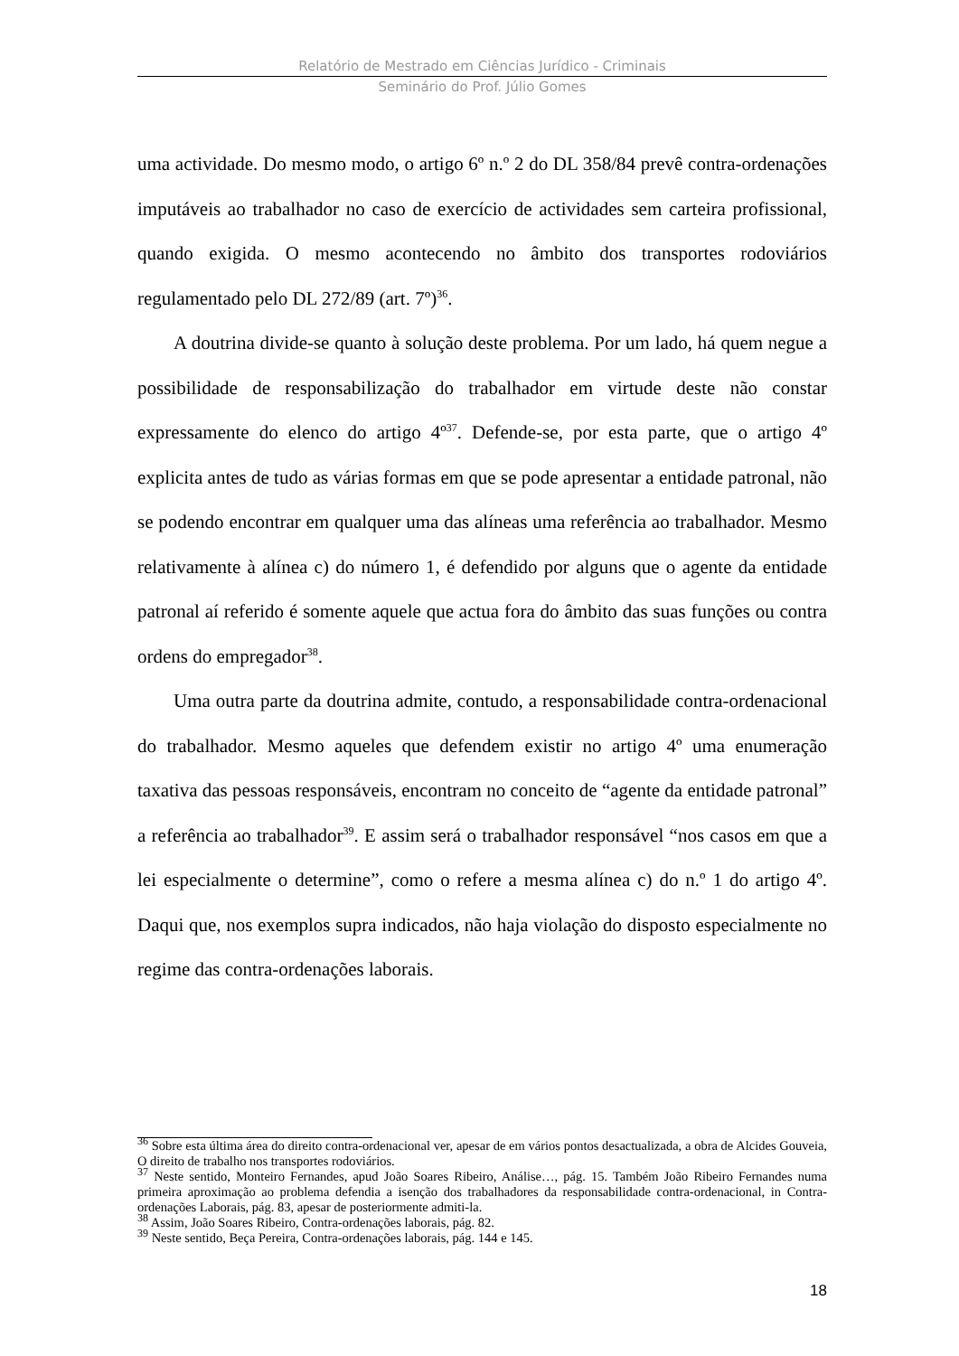Relatório de Mestrado em Ciências Jurídico - Criminais
Seminário do Prof. Júlio Gomes
uma actividade. Do mesmo modo, o artigo 6º n.º 2 do DL 358/84 prevê contra-ordenações imputáveis ao trabalhador no caso de exercício de actividades sem carteira profissional, quando exigida. O mesmo acontecendo no âmbito dos transportes rodoviários regulamentado pelo DL 272/89 (art. 7º)<sup>36</sup>.
A doutrina divide-se quanto à solução deste problema. Por um lado, há quem negue a possibilidade de responsabilização do trabalhador em virtude deste não constar expressamente do elenco do artigo 4º<sup>37</sup>. Defende-se, por esta parte, que o artigo 4º explicita antes de tudo as várias formas em que se pode apresentar a entidade patronal, não se podendo encontrar em qualquer uma das alíneas uma referência ao trabalhador. Mesmo relativamente à alínea c) do número 1, é defendido por alguns que o agente da entidade patronal aí referido é somente aquele que actua fora do âmbito das suas funções ou contra ordens do empregador<sup>38</sup>.
Uma outra parte da doutrina admite, contudo, a responsabilidade contra-ordenacional do trabalhador. Mesmo aqueles que defendem existir no artigo 4º uma enumeração taxativa das pessoas responsáveis, encontram no conceito de “agente da entidade patronal” a referência ao trabalhador<sup>39</sup>. E assim será o trabalhador responsável “nos casos em que a lei especialmente o determine”, como o refere a mesma alínea c) do n.º 1 do artigo 4º. Daqui que, nos exemplos supra indicados, não haja violação do disposto especialmente no regime das contra-ordenações laborais.
<sup>36</sup> Sobre esta última área do direito contra-ordenacional ver, apesar de em vários pontos desactualizada, a obra de Alcides Gouveia, O direito de trabalho nos transportes rodoviários.
<sup>37</sup> Neste sentido, Monteiro Fernandes, apud João Soares Ribeiro, Análise…, pág. 15. Também João Ribeiro Fernandes numa primeira aproximação ao problema defendia a isenção dos trabalhadores da responsabilidade contra-ordenacional, in Contra-ordenações Laborais, pág. 83, apesar de posteriormente admiti-la.
<sup>38</sup> Assim, João Soares Ribeiro, Contra-ordenações laborais, pág. 82.
<sup>39</sup> Neste sentido, Beça Pereira, Contra-ordenações laborais, pág. 144 e 145.
18